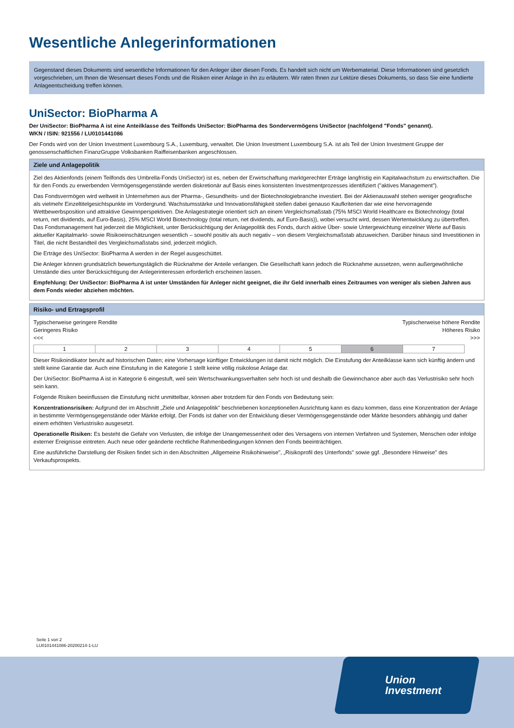Wesentliche Anlegerinformationen
Gegenstand dieses Dokuments sind wesentliche Informationen für den Anleger über diesen Fonds. Es handelt sich nicht um Werbematerial. Diese Informationen sind gesetzlich vorgeschrieben, um Ihnen die Wesensart dieses Fonds und die Risiken einer Anlage in ihn zu erläutern. Wir raten Ihnen zur Lektüre dieses Dokuments, so dass Sie eine fundierte Anlageentscheidung treffen können.
Uni Sector: BioPharma A
Der UniSector: BioPharma A ist eine Anteilklasse des Teilfonds UniSector: BioPharma des Sondervermögens UniSector (nachfolgend "Fonds" genannt).
WKN / ISIN: 921556 / LU0101441086
Der Fonds wird von der Union Investment Luxembourg S.A., Luxemburg, verwaltet. Die Union Investment Luxembourg S.A. ist als Teil der Union Investment Gruppe der genossenschaftlichen FinanzGruppe Volksbanken Raiffeisenbanken angeschlossen.
Ziele und Anlagepolitik
Ziel des Aktienfonds (einem Teilfonds des Umbrella-Fonds UniSector) ist es, neben der Erwirtschaftung marktgerechter Erträge langfristig ein Kapitalwachstum zu erwirtschaften. Die für den Fonds zu erwerbenden Vermögensgegenstände werden diskretionär auf Basis eines konsistenten Investmentprozesses identifiziert ("aktives Management").
Das Fondsvermögen wird weltweit in Unternehmen aus der Pharma-, Gesundheits- und der Biotechnologiebranche investiert. Bei der Aktienauswahl stehen weniger geografische als vielmehr Einzeltitelgesichtspunkte im Vordergrund. Wachstumsstärke und Innovationsfähigkeit stellen dabei genauso Kaufkriterien dar wie eine hervorragende Wettbewerbsposition und attraktive Gewinnperspektiven. Die Anlagestrategie orientiert sich an einem Vergleichsmaßstab (75% MSCI World Healthcare ex Biotechnology (total return, net dividends, auf Euro-Basis), 25% MSCI World Biotechnology (total return, net dividends, auf Euro-Basis)), wobei versucht wird, dessen Wertentwicklung zu übertreffen. Das Fondsmanagement hat jederzeit die Möglichkeit, unter Berücksichtigung der Anlagepolitik des Fonds, durch aktive Über- sowie Untergewichtung einzelner Werte auf Basis aktueller Kapitalmarkt- sowie Risikoeinschätzungen wesentlich – sowohl positiv als auch negativ – von diesem Vergleichsmaßstab abzuweichen. Darüber hinaus sind Investitionen in Titel, die nicht Bestandteil des Vergleichsmaßstabs sind, jederzeit möglich.
Die Erträge des UniSector: BioPharma A werden in der Regel ausgeschüttet.
Die Anleger können grundsätzlich bewertungstäglich die Rücknahme der Anteile verlangen. Die Gesellschaft kann jedoch die Rücknahme aussetzen, wenn außergewöhnliche Umstände dies unter Berücksichtigung der Anlegerinteressen erforderlich erscheinen lassen.
Empfehlung: Der UniSector: BioPharma A ist unter Umständen für Anleger nicht geeignet, die ihr Geld innerhalb eines Zeitraumes von weniger als sieben Jahren aus dem Fonds wieder abziehen möchten.
Risiko- und Ertragsprofil
Typischerweise geringere Rendite
Geringeres Risiko
<<<
Typischerweise höhere Rendite
Höheres Risiko
>>>
| 1 | 2 | 3 | 4 | 5 | 6 | 7 |
Dieser Risikoindikator beruht auf historischen Daten; eine Vorhersage künftiger Entwicklungen ist damit nicht möglich. Die Einstufung der Anteilklasse kann sich künftig ändern und stellt keine Garantie dar. Auch eine Einstufung in die Kategorie 1 stellt keine völlig risikolose Anlage dar.
Der UniSector: BioPharma A ist in Kategorie 6 eingestuft, weil sein Wertschwankungsverhalten sehr hoch ist und deshalb die Gewinnchance aber auch das Verlustrisiko sehr hoch sein kann.
Folgende Risiken beeinflussen die Einstufung nicht unmittelbar, können aber trotzdem für den Fonds von Bedeutung sein:
Konzentrationsrisiken: Aufgrund der im Abschnitt „Ziele und Anlagepolitik" beschriebenen konzeptionellen Ausrichtung kann es dazu kommen, dass eine Konzentration der Anlage in bestimmte Vermögensgegenstände oder Märkte erfolgt. Der Fonds ist daher von der Entwicklung dieser Vermögensgegenstände oder Märkte besonders abhängig und daher einem erhöhten Verlustrisiko ausgesetzt.
Operationelle Risiken: Es besteht die Gefahr von Verlusten, die infolge der Unangemessenheit oder des Versagens von internen Verfahren und Systemen, Menschen oder infolge externer Ereignisse eintreten. Auch neue oder geänderte rechtliche Rahmenbedingungen können den Fonds beeinträchtigen.
Eine ausführliche Darstellung der Risiken findet sich in den Abschnitten „Allgemeine Risikohinweise", „Risikoprofil des Unterfonds" sowie ggf. „Besondere Hinweise" des Verkaufsprospekts.
Seite 1 von 2
LU0101441086-20200214-1-LU
Union
Investment